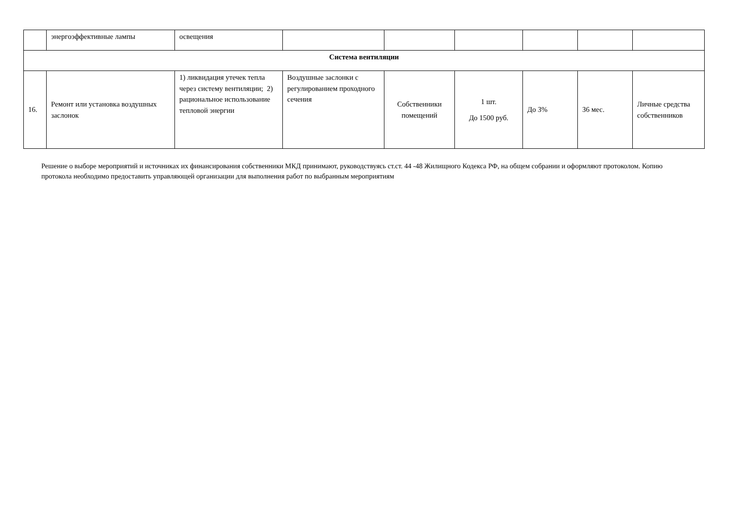| | энергоэффективные лампы | освещения | | | | | | |
| Система вентиляции | | | | | | | | |
| 16. | Ремонт или установка воздушных заслонок | 1) ликвидация утечек тепла через систему вентиляции; 2) рациональное использование тепловой энергии | Воздушные заслонки с регулированием проходного сечения | Собственники помещений | 1 шт. До 1500 руб. | До 3% | 36 мес. | Личные средства собственников |
Решение о выборе мероприятий и источниках их финансирования собственники МКД принимают, руководствуясь ст.ст. 44 -48 Жилищного Кодекса РФ, на общем собрании и оформляют протоколом. Копию протокола необходимо предоставить управляющей организации для выполнения работ по выбранным мероприятиям